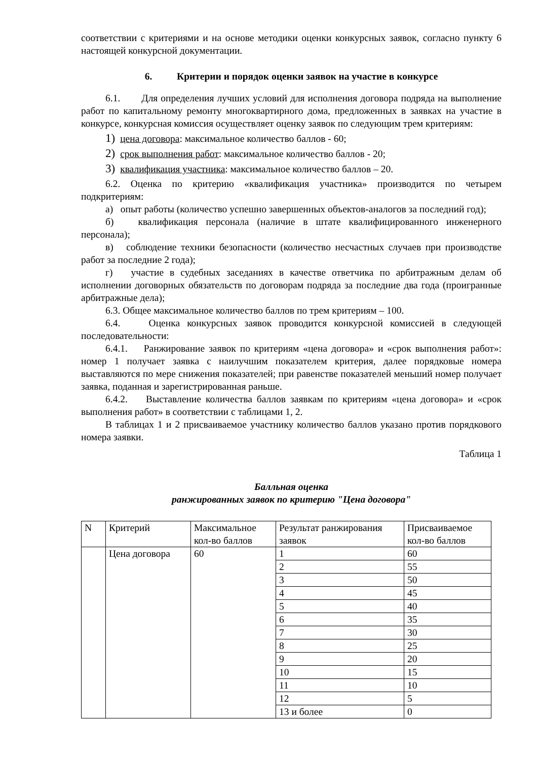соответствии с критериями и на основе методики оценки конкурсных заявок, согласно пункту 6 настоящей конкурсной документации.
6. Критерии и порядок оценки заявок на участие в конкурсе
6.1. Для определения лучших условий для исполнения договора подряда на выполнение работ по капитальному ремонту многоквартирного дома, предложенных в заявках на участие в конкурсе, конкурсная комиссия осуществляет оценку заявок по следующим трем критериям:
1) цена договора: максимальное количество баллов - 60;
2) срок выполнения работ: максимальное количество баллов - 20;
3) квалификация участника: максимальное количество баллов – 20.
6.2. Оценка по критерию «квалификация участника» производится по четырем подкритериям:
а) опыт работы (количество успешно завершенных объектов-аналогов за последний год);
б) квалификация персонала (наличие в штате квалифицированного инженерного персонала);
в) соблюдение техники безопасности (количество несчастных случаев при производстве работ за последние 2 года);
г) участие в судебных заседаниях в качестве ответчика по арбитражным делам об исполнении договорных обязательств по договорам подряда за последние два года (проигранные арбитражные дела);
6.3. Общее максимальное количество баллов по трем критериям – 100.
6.4. Оценка конкурсных заявок проводится конкурсной комиссией в следующей последовательности:
6.4.1. Ранжирование заявок по критериям «цена договора» и «срок выполнения работ»: номер 1 получает заявка с наилучшим показателем критерия, далее порядковые номера выставляются по мере снижения показателей; при равенстве показателей меньший номер получает заявка, поданная и зарегистрированная раньше.
6.4.2. Выставление количества баллов заявкам по критериям «цена договора» и «срок выполнения работ» в соответствии с таблицами 1, 2.
В таблицах 1 и 2 присваиваемое участнику количество баллов указано против порядкового номера заявки.
Таблица 1
Балльная оценка
ранжированных заявок по критерию "Цена договора"
| N | Критерий | Максимальное кол-во баллов | Результат ранжирования заявок | Присваиваемое кол-во баллов |
| | Цена договора | 60 | 1 | 60 |
| | | | 2 | 55 |
| | | | 3 | 50 |
| | | | 4 | 45 |
| | | | 5 | 40 |
| | | | 6 | 35 |
| | | | 7 | 30 |
| | | | 8 | 25 |
| | | | 9 | 20 |
| | | | 10 | 15 |
| | | | 11 | 10 |
| | | | 12 | 5 |
| | | | 13 и более | 0 |